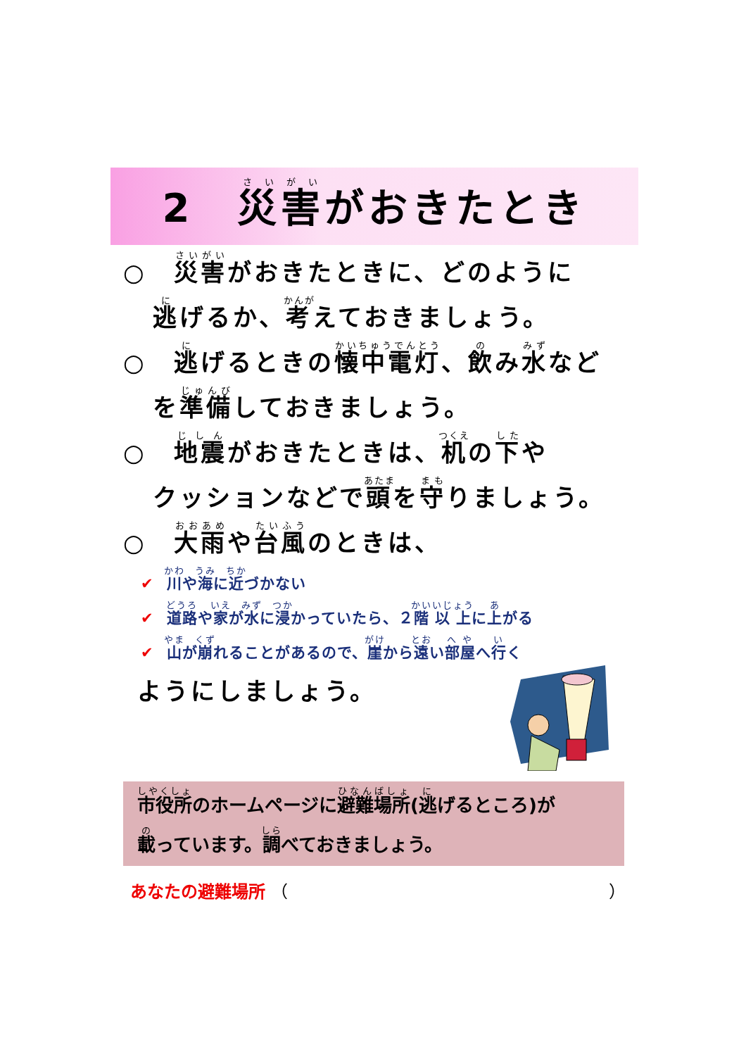2　災害がおきたとき
○　災害がおきたときに、どのように
逃げるか、考えておきましょう。
○　逃げるときの懐中電灯、飲み水など
を準備しておきましょう。
○　地震がおきたときは、机の下や
クッションなどで頭を守りましょう。
○　大雨や台風のときは、
✔ 川や海に近づかない
✔ 道路や家が水に浸かっていたら、２階以上に上がる
✔ 山が崩れることがあるので、崖から遠い部屋へ行く
ようにしましょう。
市役所のホームページに避難場所(逃げるところ)が
載っています。調べておきましょう。
あなたの避難場所 （　　　　　　　　　　　　　　　　　　　）